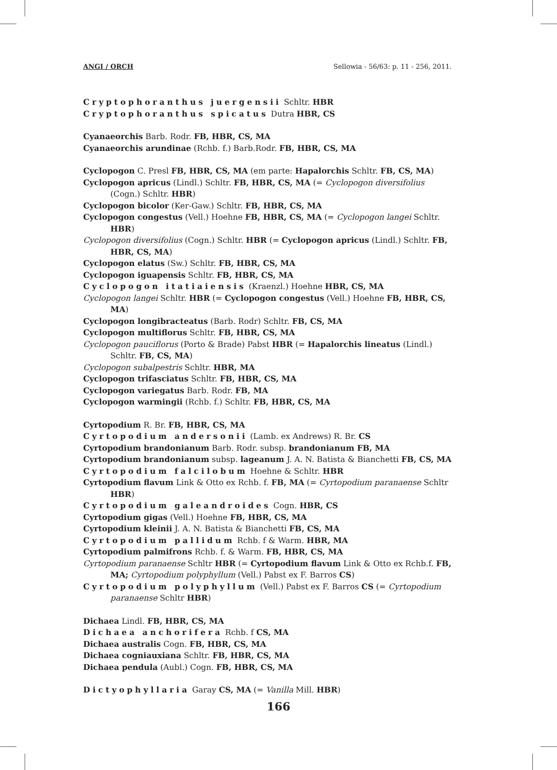ANGI / ORCH Sellowia - 56/63: p. 11 - 256, 2011.
Cryptophoranthus juergensii Schltr. HBR
Cryptophoranthus spicatus Dutra HBR, CS
Cyanaeorchis Barb. Rodr. FB, HBR, CS, MA
Cyanaeorchis arundinae (Rchb. f.) Barb.Rodr. FB, HBR, CS, MA
Cyclopogon C. Presl FB, HBR, CS, MA (em parte: Hapalorchis Schltr. FB, CS, MA)
Cyclopogon apricus (Lindl.) Schltr. FB, HBR, CS, MA (= Cyclopogon diversifolius (Cogn.) Schltr. HBR)
Cyclopogon bicolor (Ker-Gaw.) Schltr. FB, HBR, CS, MA
Cyclopogon congestus (Vell.) Hoehne FB, HBR, CS, MA (= Cyclopogon langei Schltr. HBR)
Cyclopogon diversifolius (Cogn.) Schltr. HBR (= Cyclopogon apricus (Lindl.) Schltr. FB, HBR, CS, MA)
Cyclopogon elatus (Sw.) Schltr. FB, HBR, CS, MA
Cyclopogon iguapensis Schltr. FB, HBR, CS, MA
Cyclopogon itatiaiensis (Kraenzl.) Hoehne HBR, CS, MA
Cyclopogon langei Schltr. HBR (= Cyclopogon congestus (Vell.) Hoehne FB, HBR, CS, MA)
Cyclopogon longibracteatus (Barb. Rodr) Schltr. FB, CS, MA
Cyclopogon multiflorus Schltr. FB, HBR, CS, MA
Cyclopogon pauciflorus (Porto & Brade) Pabst HBR (= Hapalorchis lineatus (Lindl.) Schltr. FB, CS, MA)
Cyclopogon subalpestris Schltr. HBR, MA
Cyclopogon trifasciatus Schltr. FB, HBR, CS, MA
Cyclopogon variegatus Barb. Rodr. FB, MA
Cyclopogon warmingii (Rchb. f.) Schltr. FB, HBR, CS, MA
Cyrtopodium R. Br. FB, HBR, CS, MA
Cyrtopodium andersonii (Lamb. ex Andrews) R. Br. CS
Cyrtopodium brandonianum Barb. Rodr. subsp. brandonianum FB, MA
Cyrtopodium brandonianum subsp. lageanum J. A. N. Batista & Bianchetti FB, CS, MA
Cyrtopodium falcilobum Hoehne & Schltr. HBR
Cyrtopodium flavum Link & Otto ex Rchb. f. FB, MA (= Cyrtopodium paranaense Schltr HBR)
Cyrtopodium galeandroides Cogn. HBR, CS
Cyrtopodium gigas (Vell.) Hoehne FB, HBR, CS, MA
Cyrtopodium kleinii J. A. N. Batista & Bianchetti FB, CS, MA
Cyrtopodium pallidum Rchb. f & Warm. HBR, MA
Cyrtopodium palmifrons Rchb. f. & Warm. FB, HBR, CS, MA
Cyrtopodium paranaense Schltr HBR (= Cyrtopodium flavum Link & Otto ex Rchb.f. FB, MA; Cyrtopodium polyphyllum (Vell.) Pabst ex F. Barros CS)
Cyrtopodium polyphyllum (Vell.) Pabst ex F. Barros CS (= Cyrtopodium paranaense Schltr HBR)
Dichaea Lindl. FB, HBR, CS, MA
Dichaea anchorifera Rchb. f CS, MA
Dichaea australis Cogn. FB, HBR, CS, MA
Dichaea cogniauxiana Schltr. FB, HBR, CS, MA
Dichaea pendula (Aubl.) Cogn. FB, HBR, CS, MA
Dictyophyllaria Garay CS, MA (= Vanilla Mill. HBR)
166